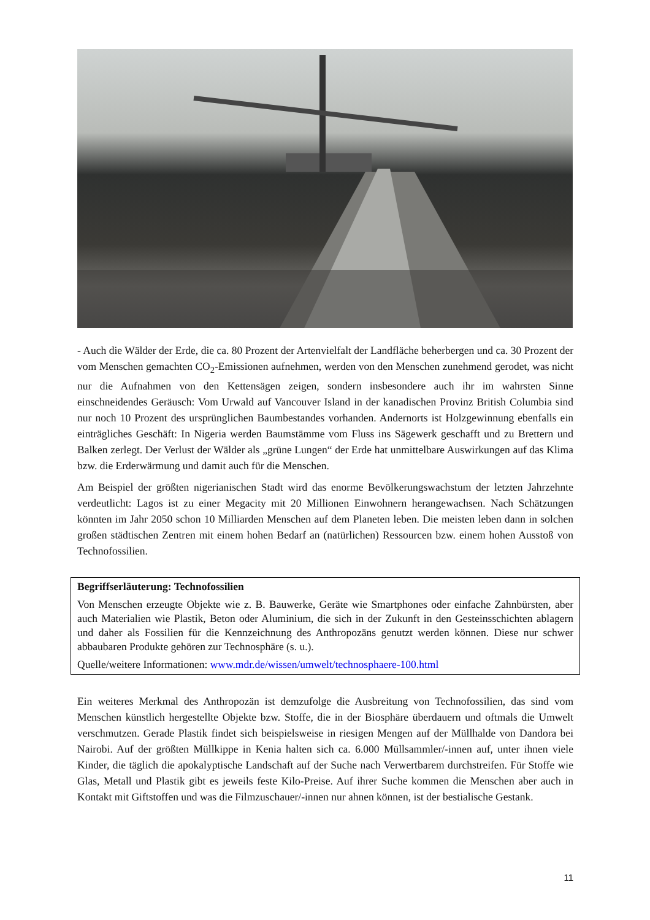- Auch die Wälder der Erde, die ca. 80 Prozent der Artenvielfalt der Landfläche beherbergen und ca. 30 Prozent der vom Menschen gemachten CO<sub>2</sub>-Emissionen aufnehmen, werden von den Menschen zunehmend gerodet, was nicht nur die Aufnahmen von den Kettensägen zeigen, sondern insbesondere auch ihr im wahrsten Sinne einschneidendes Geräusch: Vom Urwald auf Vancouver Island in der kanadischen Provinz British Columbia sind nur noch 10 Prozent des ursprünglichen Baumbestandes vorhanden. Andernorts ist Holzgewinnung ebenfalls ein einträgliches Geschäft: In Nigeria werden Baumstämme vom Fluss ins Sägewerk geschafft und zu Brettern und Balken zerlegt. Der Verlust der Wälder als „grüne Lungen“ der Erde hat unmittelbare Auswirkungen auf das Klima bzw. die Erderwärmung und damit auch für die Menschen.
Am Beispiel der größten nigerianischen Stadt wird das enorme Bevölkerungswachstum der letzten Jahrzehnte verdeutlicht: Lagos ist zu einer Megacity mit 20 Millionen Einwohnern herangewachsen. Nach Schätzungen könnten im Jahr 2050 schon 10 Milliarden Menschen auf dem Planeten leben. Die meisten leben dann in solchen großen städtischen Zentren mit einem hohen Bedarf an (natürlichen) Ressourcen bzw. einem hohen Ausstoß von Technofossilien.
Begriffserläuterung: Technofossilien
Von Menschen erzeugte Objekte wie z. B. Bauwerke, Geräte wie Smartphones oder einfache Zahnbürsten, aber auch Materialien wie Plastik, Beton oder Aluminium, die sich in der Zukunft in den Gesteinsschichten ablagern und daher als Fossilien für die Kennzeichnung des Anthropozäns genutzt werden können. Diese nur schwer abbaubaren Produkte gehören zur Technosphäre (s. u.).
Quelle/weitere Informationen: www.mdr.de/wissen/umwelt/technosphaere-100.html
Ein weiteres Merkmal des Anthropozän ist demzufolge die Ausbreitung von Technofossilien, das sind vom Menschen künstlich hergestellte Objekte bzw. Stoffe, die in der Biosphäre überdauern und oftmals die Umwelt verschmutzen. Gerade Plastik findet sich beispielsweise in riesigen Mengen auf der Müllhalde von Dandora bei Nairobi. Auf der größten Müllkippe in Kenia halten sich ca. 6.000 Müllsammler/-innen auf, unter ihnen viele Kinder, die täglich die apokalyptische Landschaft auf der Suche nach Verwertbarem durchstreifen. Für Stoffe wie Glas, Metall und Plastik gibt es jeweils feste Kilo-Preise. Auf ihrer Suche kommen die Menschen aber auch in Kontakt mit Giftstoffen und was die Filmzuschauer/-innen nur ahnen können, ist der bestialische Gestank.
11